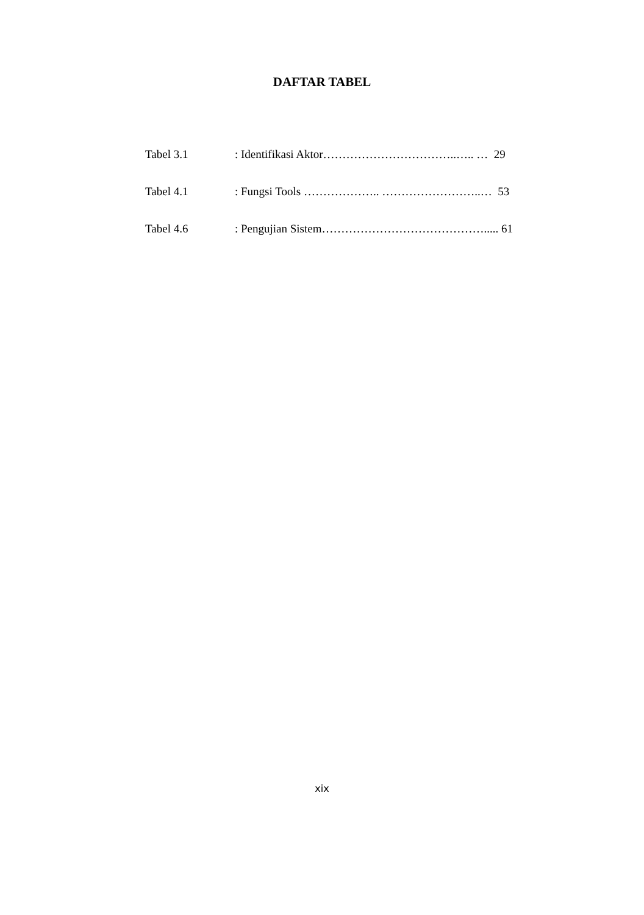DAFTAR TABEL
Tabel 3.1 : Identifikasi Aktor……………………………..….. … 29
Tabel 4.1 : Fungsi Tools ……………….. ……………………..… 53
Tabel 4.6 : Pengujian Sistem……………………………………..... 61
xix